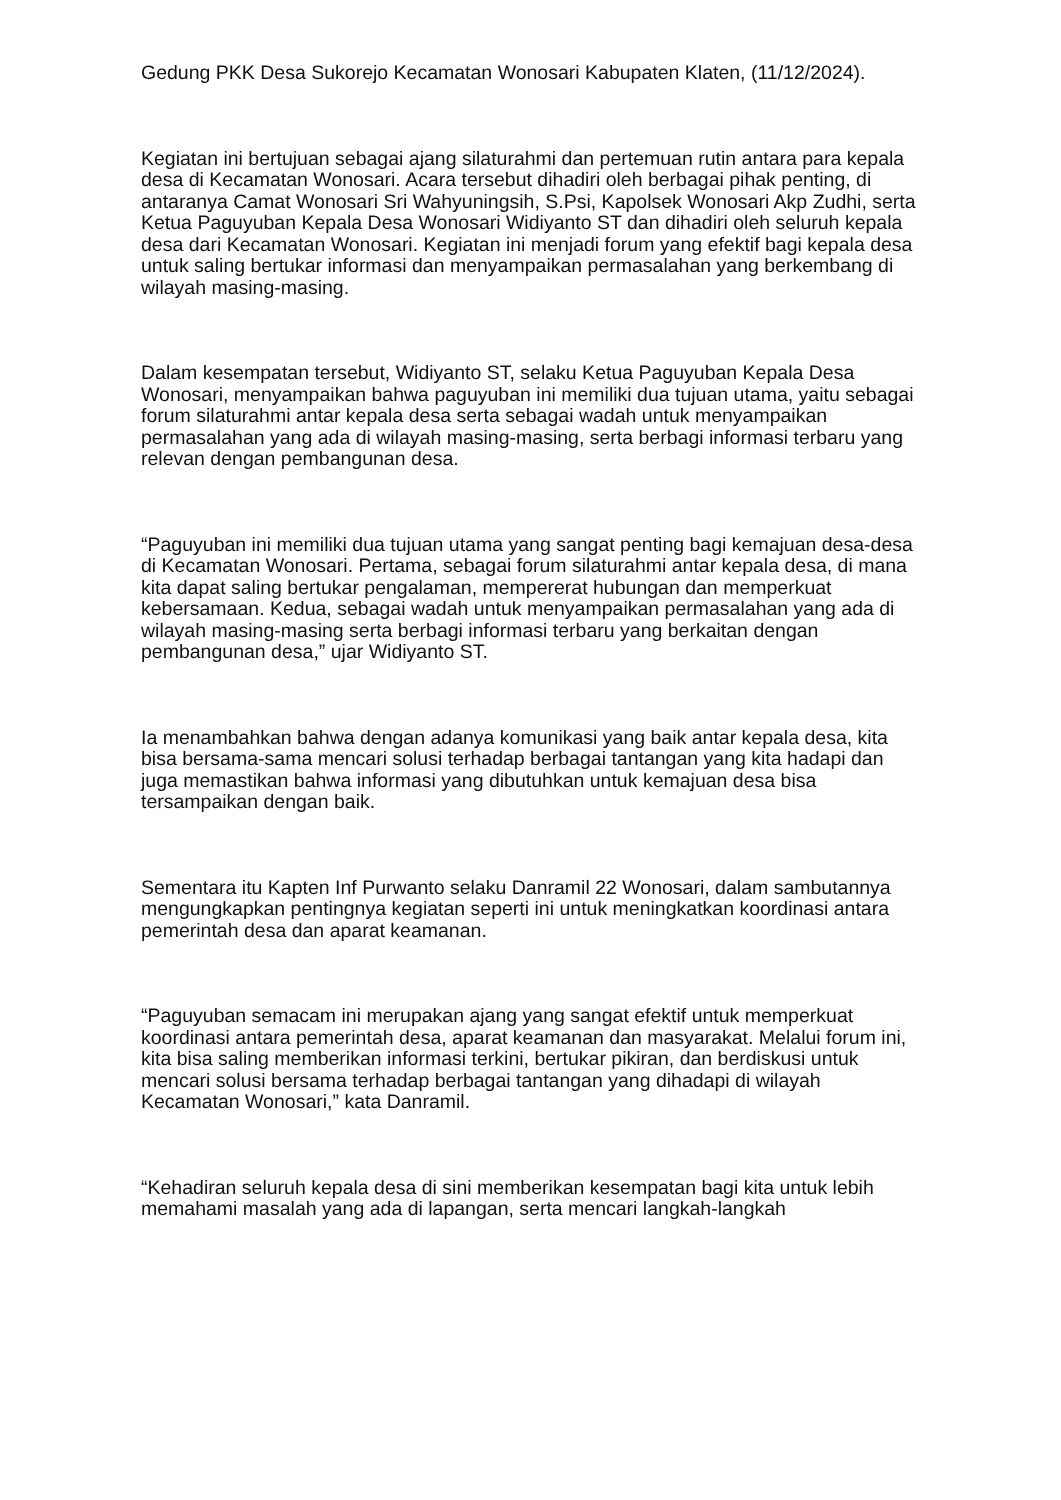Gedung PKK Desa Sukorejo Kecamatan Wonosari Kabupaten Klaten, (11/12/2024).
Kegiatan ini bertujuan sebagai ajang silaturahmi dan pertemuan rutin antara para kepala desa di Kecamatan Wonosari. Acara tersebut dihadiri oleh berbagai pihak penting, di antaranya Camat Wonosari Sri Wahyuningsih, S.Psi, Kapolsek Wonosari Akp Zudhi, serta Ketua Paguyuban Kepala Desa Wonosari Widiyanto ST dan dihadiri oleh seluruh kepala desa dari Kecamatan Wonosari. Kegiatan ini menjadi forum yang efektif bagi kepala desa untuk saling bertukar informasi dan menyampaikan permasalahan yang berkembang di wilayah masing-masing.
Dalam kesempatan tersebut, Widiyanto ST, selaku Ketua Paguyuban Kepala Desa Wonosari, menyampaikan bahwa paguyuban ini memiliki dua tujuan utama, yaitu sebagai forum silaturahmi antar kepala desa serta sebagai wadah untuk menyampaikan permasalahan yang ada di wilayah masing-masing, serta berbagi informasi terbaru yang relevan dengan pembangunan desa.
“Paguyuban ini memiliki dua tujuan utama yang sangat penting bagi kemajuan desa-desa di Kecamatan Wonosari. Pertama, sebagai forum silaturahmi antar kepala desa, di mana kita dapat saling bertukar pengalaman, mempererat hubungan dan memperkuat kebersamaan. Kedua, sebagai wadah untuk menyampaikan permasalahan yang ada di wilayah masing-masing serta berbagi informasi terbaru yang berkaitan dengan pembangunan desa,” ujar Widiyanto ST.
Ia menambahkan bahwa dengan adanya komunikasi yang baik antar kepala desa, kita bisa bersama-sama mencari solusi terhadap berbagai tantangan yang kita hadapi dan juga memastikan bahwa informasi yang dibutuhkan untuk kemajuan desa bisa tersampaikan dengan baik.
Sementara itu Kapten Inf Purwanto selaku Danramil 22 Wonosari, dalam sambutannya mengungkapkan pentingnya kegiatan seperti ini untuk meningkatkan koordinasi antara pemerintah desa dan aparat keamanan.
“Paguyuban semacam ini merupakan ajang yang sangat efektif untuk memperkuat koordinasi antara pemerintah desa, aparat keamanan dan masyarakat. Melalui forum ini, kita bisa saling memberikan informasi terkini, bertukar pikiran, dan berdiskusi untuk mencari solusi bersama terhadap berbagai tantangan yang dihadapi di wilayah Kecamatan Wonosari,” kata Danramil.
“Kehadiran seluruh kepala desa di sini memberikan kesempatan bagi kita untuk lebih memahami masalah yang ada di lapangan, serta mencari langkah-langkah